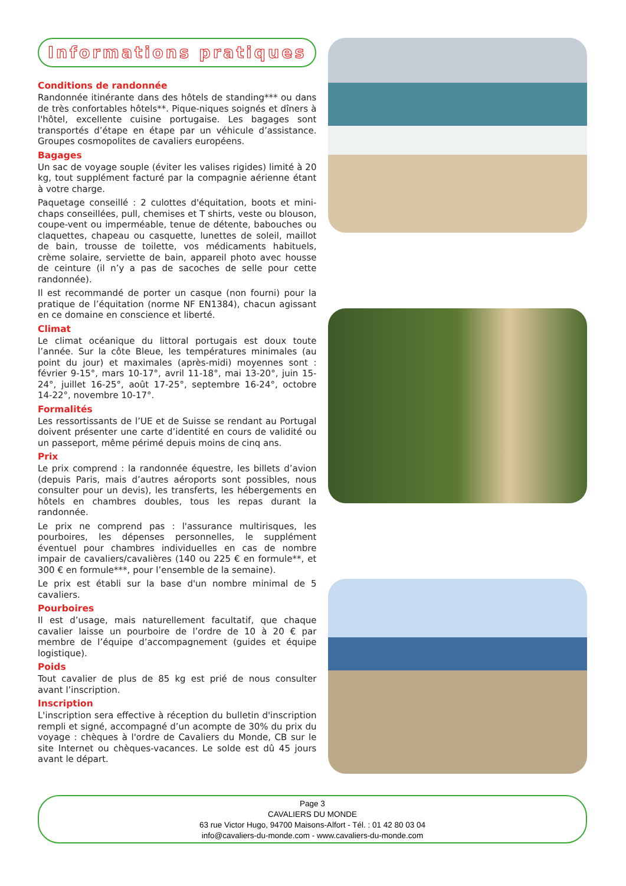Informations pratiques
Conditions de randonnée
Randonnée itinérante dans des hôtels de standing*** ou dans de très confortables hôtels**. Pique-niques soignés et dîners à l'hôtel, excellente cuisine portugaise. Les bagages sont transportés d’étape en étape par un véhicule d’assis­tance. Groupes cosmopolites de cavaliers européens.
Bagages
Un sac de voyage souple (éviter les valises rigides) limité à 20 kg, tout supplément facturé par la compagnie aérienne étant à votre charge.
Paquetage conseillé : 2 culottes d'équitation, boots et mini-chaps conseillées, pull, chemises et T shirts, veste ou blouson, coupe-vent ou imperméable, tenue de détente, babouches ou claquettes, chapeau ou casquette, lunettes de soleil, maillot de bain, trousse de toilette, vos médicaments habituels, crème solaire, serviette de bain, appareil photo avec housse de ceinture (il n’y a pas de sacoches de selle pour cette randonnée).
Il est recommandé de porter un casque (non fourni) pour la pratique de l’équitation (norme NF EN1384), chacun agissant en ce domaine en conscience et liberté.
Climat
Le climat océanique du littoral portugais est doux toute l’année. Sur la côte Bleue, les températures minimales (au point du jour) et maximales (après-midi) moyennes sont : février 9-15°, mars 10-17°, avril 11-18°, mai 13-20°, juin 15-24°, juillet 16-25°, août 17-25°, septembre 16-24°, octobre 14-22°, novembre 10-17°.
Formalités
Les ressortissants de l’UE et de Suisse se rendant au Portugal doivent présenter une carte d’identité en cours de validité ou un passeport, même périmé depuis moins de cinq ans.
Prix
Le prix comprend : la randonnée équestre, les billets d’avion (depuis Paris, mais d’autres aéroports sont possibles, nous consulter pour un devis), les transferts, les hébergements en hôtels en chambres doubles, tous les repas durant la randonnée.
Le prix ne comprend pas : l'assurance multirisques, les pourboires, les dépenses personnelles, le supplément éventuel pour chambres individuelles en cas de nombre impair de cavaliers/cavalières (140 ou 225 € en formule**, et 300 € en formule***, pour l’ensemble de la semaine).
Le prix est établi sur la base d'un nombre minimal de 5 cavaliers.
Pourboires
Il est d’usage, mais naturellement facultatif, que chaque cavalier laisse un pourboire de l’ordre de 10 à 20 € par membre de l’équipe d’accompagnement (guides et équipe logistique).
Poids
Tout cavalier de plus de 85 kg est prié de nous consulter avant l’inscription.
Inscription
L'inscription sera effective à réception du bulletin d'inscription rempli et signé, accompagné d’un acompte de 30% du prix du voyage : chèques à l'ordre de Cavaliers du Monde, CB sur le site Internet ou chèques-vacances. Le solde est dû 45 jours avant le départ.
Page 3
CAVALIERS DU MONDE
63 rue Victor Hugo, 94700 Maisons-Alfort - Tél. : 01 42 80 03 04
info@cavaliers-du-monde.com - www.cavaliers-du-monde.com